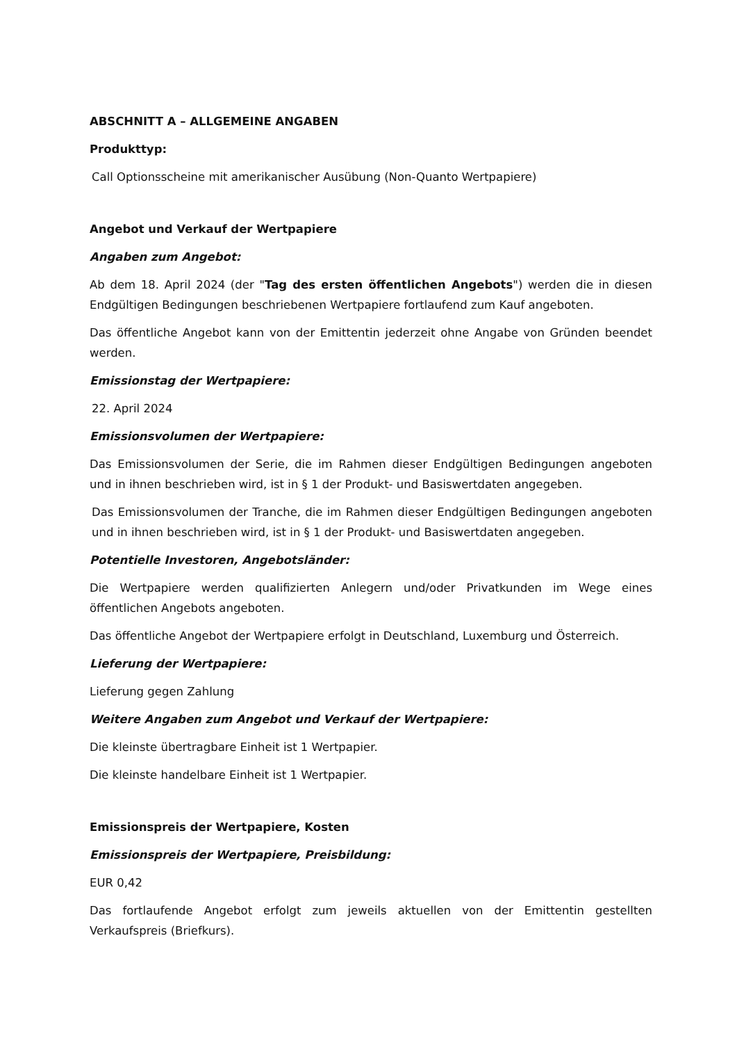ABSCHNITT A – ALLGEMEINE ANGABEN
Produkttyp:
Call Optionsscheine mit amerikanischer Ausübung (Non-Quanto Wertpapiere)
Angebot und Verkauf der Wertpapiere
Angaben zum Angebot:
Ab dem 18. April 2024 (der "Tag des ersten öffentlichen Angebots") werden die in diesen Endgültigen Bedingungen beschriebenen Wertpapiere fortlaufend zum Kauf angeboten.
Das öffentliche Angebot kann von der Emittentin jederzeit ohne Angabe von Gründen beendet werden.
Emissionstag der Wertpapiere:
22. April 2024
Emissionsvolumen der Wertpapiere:
Das Emissionsvolumen der Serie, die im Rahmen dieser Endgültigen Bedingungen angeboten und in ihnen beschrieben wird, ist in § 1 der Produkt- und Basiswertdaten angegeben.
Das Emissionsvolumen der Tranche, die im Rahmen dieser Endgültigen Bedingungen angeboten und in ihnen beschrieben wird, ist in § 1 der Produkt- und Basiswertdaten angegeben.
Potentielle Investoren, Angebotsländer:
Die Wertpapiere werden qualifizierten Anlegern und/oder Privatkunden im Wege eines öffentlichen Angebots angeboten.
Das öffentliche Angebot der Wertpapiere erfolgt in Deutschland, Luxemburg und Österreich.
Lieferung der Wertpapiere:
Lieferung gegen Zahlung
Weitere Angaben zum Angebot und Verkauf der Wertpapiere:
Die kleinste übertragbare Einheit ist 1 Wertpapier.
Die kleinste handelbare Einheit ist 1 Wertpapier.
Emissionspreis der Wertpapiere, Kosten
Emissionspreis der Wertpapiere, Preisbildung:
EUR 0,42
Das fortlaufende Angebot erfolgt zum jeweils aktuellen von der Emittentin gestellten Verkaufspreis (Briefkurs).